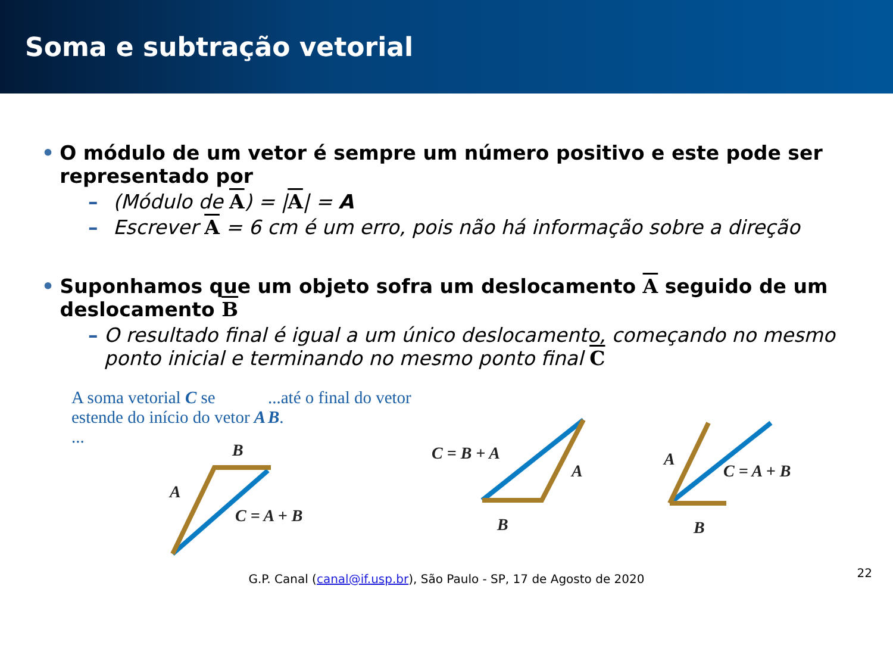Soma e subtração vetorial
• O módulo de um vetor é sempre um número positivo e este pode ser representado por
– (Módulo de A) = |A| = A
– Escrever A = 6 cm é um erro, pois não há informação sobre a direção
• Suponhamos que um objeto sofra um deslocamento A seguido de um deslocamento B
– O resultado final é igual a um único deslocamento, começando no mesmo ponto inicial e terminando no mesmo ponto final C
A soma vetorial C se estende do início do vetor A ...
...até o final do vetor B.
C = A + B
B
A
C = B + A
A
B
A
C = A + B
B
G.P. Canal (canal@if.usp.br), São Paulo - SP, 17 de Agosto de 2020 22